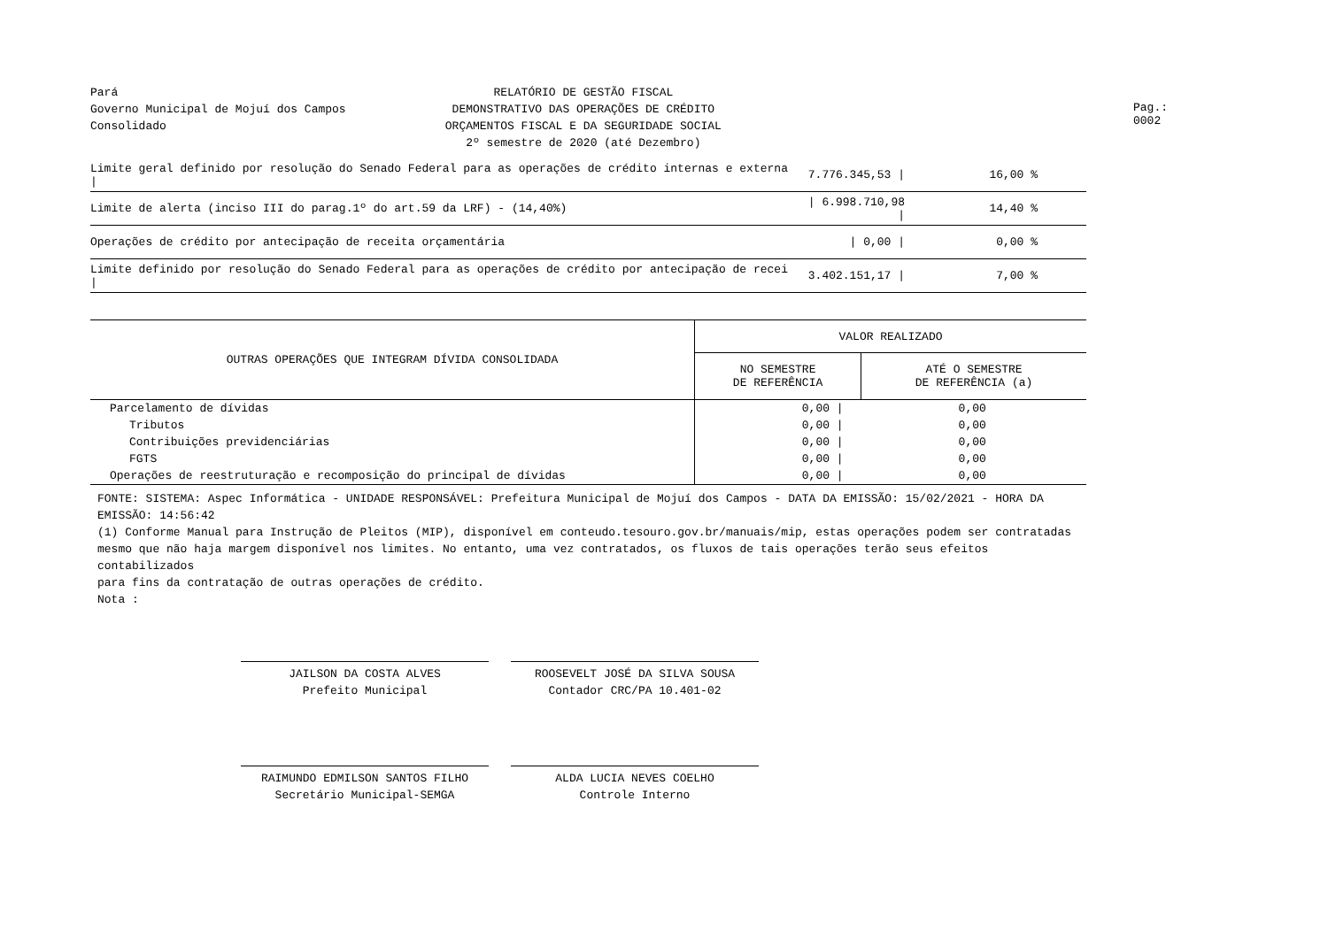Pará
Governo Municipal de Mojuí dos Campos
Consolidado
RELATÓRIO DE GESTÃO FISCAL
DEMONSTRATIVO DAS OPERAÇÕES DE CRÉDITO
ORÇAMENTOS FISCAL E DA SEGURIDADE SOCIAL
2º semestre de 2020 (até Dezembro)
Pag.: 0002
| Limite geral definido por resolução do Senado Federal para as operações de crédito internas e externa / | 7.776.345,53 / | 16,00 % | |
| Limite de alerta (inciso III do parag.1º do art.59 da LRF) - (14,40%) | / 6.998.710,98 / | 14,40 % | |
| Operações de crédito por antecipação de receita orçamentária | / 0,00 / | 0,00 % | |
| Limite definido por resolução do Senado Federal para as operações de crédito por antecipação de recei / | 3.402.151,17 / | 7,00 % | |
| OUTRAS OPERAÇÕES QUE INTEGRAM DÍVIDA CONSOLIDADA | VALOR REALIZADO | |
| --- | --- | --- |
| | NO SEMESTRE DE REFERÊNCIA | ATÉ O SEMESTRE DE REFERÊNCIA (a) |
| Parcelamento de dívidas | 0,00 / | 0,00 |
| Tributos | 0,00 / | 0,00 |
| Contribuições previdenciárias | 0,00 / | 0,00 |
| FGTS | 0,00 / | 0,00 |
| Operações de reestruturação e recomposição do principal de dívidas | 0,00 / | 0,00 |
FONTE: SISTEMA: Aspec Informática - UNIDADE RESPONSÁVEL: Prefeitura Municipal de Mojuí dos Campos - DATA DA EMISSÃO: 15/02/2021 - HORA DA EMISSÃO: 14:56:42
(1) Conforme Manual para Instrução de Pleitos (MIP), disponível em conteudo.tesouro.gov.br/manuais/mip, estas operações podem ser contratadas
mesmo que não haja margem disponível nos limites. No entanto, uma vez contratados, os fluxos de tais operações terão seus efeitos contabilizados
para fins da contratação de outras operações de crédito.
Nota :
JAILSON DA COSTA ALVES
Prefeito Municipal
ROOSEVELT JOSÉ DA SILVA SOUSA
Contador CRC/PA 10.401-02
RAIMUNDO EDMILSON SANTOS FILHO
Secretário Municipal-SEMGA
ALDA LUCIA NEVES COELHO
Controle Interno